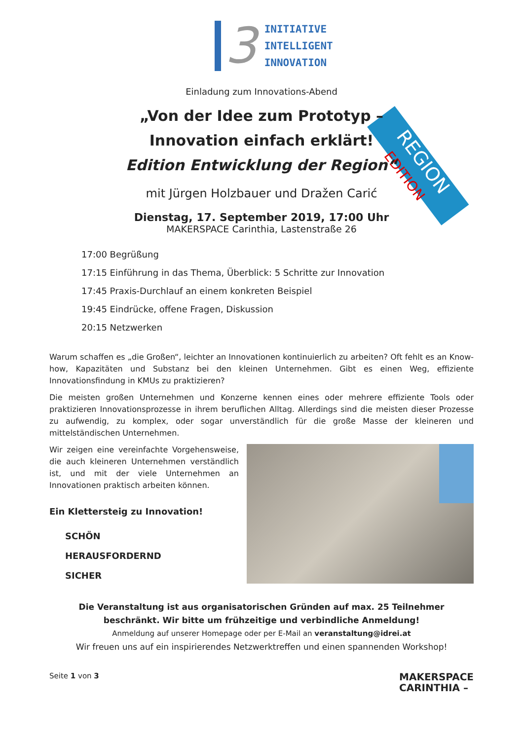3
INITIATIVE
INTELLIGENT
INNOVATION
REGION EDITION
Einladung zum Innovations-Abend
„Von der Idee zum Prototyp –
Innovation einfach erklärt!
Edition Entwicklung der Region“
mit Jürgen Holzbauer und Dražen Carić
Dienstag, 17. September 2019, 17:00 Uhr
MAKERSPACE Carinthia, Lastenstraße 26
17:00 Begrüßung
17:15 Einführung in das Thema, Überblick: 5 Schritte zur Innovation
17:45 Praxis-Durchlauf an einem konkreten Beispiel
19:45 Eindrücke, offene Fragen, Diskussion
20:15 Netzwerken
Warum schaffen es „die Großen“, leichter an Innovationen kontinuierlich zu arbeiten? Oft fehlt es an Know-how, Kapazitäten und Substanz bei den kleinen Unternehmen. Gibt es einen Weg, effiziente Innovationsfindung in KMUs zu praktizieren?
Die meisten großen Unternehmen und Konzerne kennen eines oder mehrere effiziente Tools oder praktizieren Innovationsprozesse in ihrem beruflichen Alltag. Allerdings sind die meisten dieser Prozesse zu aufwendig, zu komplex, oder sogar unverständlich für die große Masse der kleineren und mittelständischen Unternehmen.
Wir zeigen eine vereinfachte Vorgehensweise, die auch kleineren Unternehmen verständlich ist, und mit der viele Unternehmen an Innovationen praktisch arbeiten können.
Ein Klettersteig zu Innovation!
SCHÖN
HERAUSFORDERND
SICHER
Die Veranstaltung ist aus organisatorischen Gründen auf max. 25 Teilnehmer beschränkt. Wir bitte um frühzeitige und verbindliche Anmeldung!
Anmeldung auf unserer Homepage oder per E-Mail an veranstaltung@idrei.at
Wir freuen uns auf ein inspirierendes Netzwerktreffen und einen spannenden Workshop!
Seite 1 von 3
MAKERSPACE
CARINTHIA –